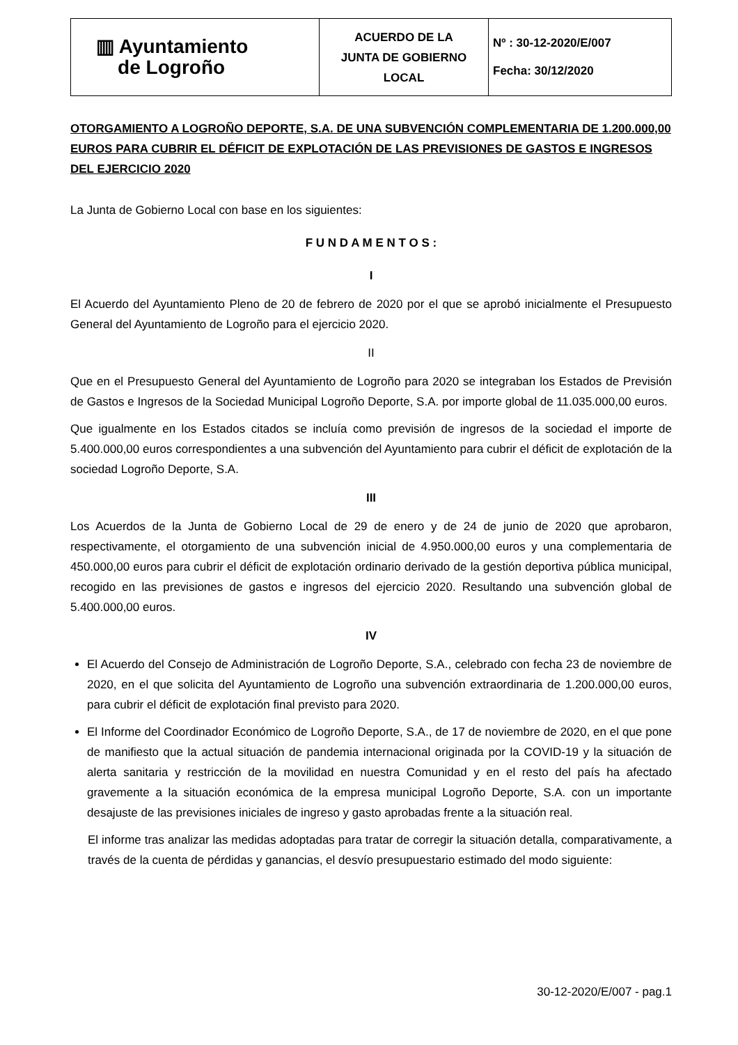| ▥ Ayuntamiento de Logroño | ACUERDO DE LA JUNTA DE GOBIERNO LOCAL | Nº : 30-12-2020/E/007 Fecha: 30/12/2020 |
OTORGAMIENTO A LOGROÑO DEPORTE, S.A. DE UNA SUBVENCIÓN COMPLEMENTARIA DE 1.200.000,00 EUROS PARA CUBRIR EL DÉFICIT DE EXPLOTACIÓN DE LAS PREVISIONES DE GASTOS E INGRESOS DEL EJERCICIO 2020
La Junta de Gobierno Local con base en los siguientes:
F U N D A M E N T O S :
I
El Acuerdo del Ayuntamiento Pleno de 20 de febrero de 2020 por el que se aprobó inicialmente el Presupuesto General del Ayuntamiento de Logroño para el ejercicio 2020.
II
Que en el Presupuesto General del Ayuntamiento de Logroño para 2020 se integraban los Estados de Previsión de Gastos e Ingresos de la Sociedad Municipal Logroño Deporte, S.A. por importe global de 11.035.000,00 euros.
Que igualmente en los Estados citados se incluía como previsión de ingresos de la sociedad el importe de 5.400.000,00 euros correspondientes a una subvención del Ayuntamiento para cubrir el déficit de explotación de la sociedad Logroño Deporte, S.A.
III
Los Acuerdos de la Junta de Gobierno Local de 29 de enero y de 24 de junio de 2020 que aprobaron, respectivamente, el otorgamiento de una subvención inicial de 4.950.000,00 euros y una complementaria de 450.000,00 euros para cubrir el déficit de explotación ordinario derivado de la gestión deportiva pública municipal, recogido en las previsiones de gastos e ingresos del ejercicio 2020. Resultando una subvención global de 5.400.000,00 euros.
IV
El Acuerdo del Consejo de Administración de Logroño Deporte, S.A., celebrado con fecha 23 de noviembre de 2020, en el que solicita del Ayuntamiento de Logroño una subvención extraordinaria de 1.200.000,00 euros, para cubrir el déficit de explotación final previsto para 2020.
El Informe del Coordinador Económico de Logroño Deporte, S.A., de 17 de noviembre de 2020, en el que pone de manifiesto que la actual situación de pandemia internacional originada por la COVID-19 y la situación de alerta sanitaria y restricción de la movilidad en nuestra Comunidad y en el resto del país ha afectado gravemente a la situación económica de la empresa municipal Logroño Deporte, S.A. con un importante desajuste de las previsiones iniciales de ingreso y gasto aprobadas frente a la situación real.
El informe tras analizar las medidas adoptadas para tratar de corregir la situación detalla, comparativamente, a través de la cuenta de pérdidas y ganancias, el desvío presupuestario estimado del modo siguiente:
30-12-2020/E/007 - pag.1